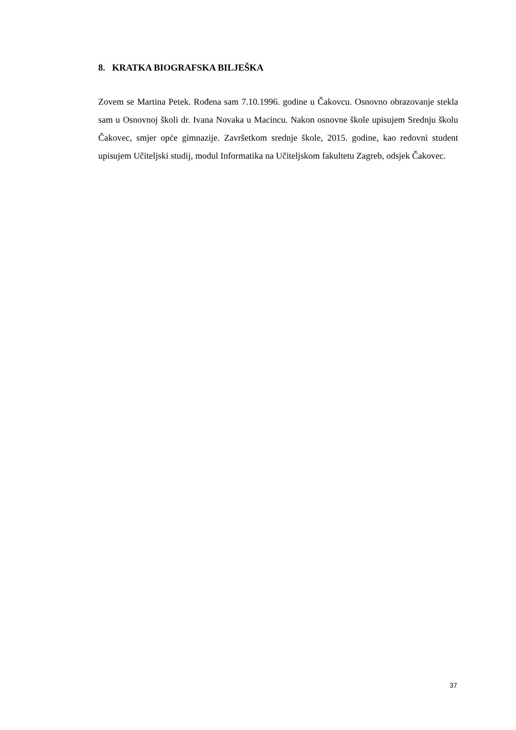8. KRATKA BIOGRAFSKA BILJEŠKA
Zovem se Martina Petek. Rođena sam 7.10.1996. godine u Čakovcu. Osnovno obrazovanje stekla sam u Osnovnoj školi dr. Ivana Novaka u Macincu. Nakon osnovne škole upisujem Srednju školu Čakovec, smjer opće gimnazije. Završetkom srednje škole, 2015. godine, kao redovni student upisujem Učiteljski studij, modul Informatika na Učiteljskom fakultetu Zagreb, odsjek Čakovec.
37